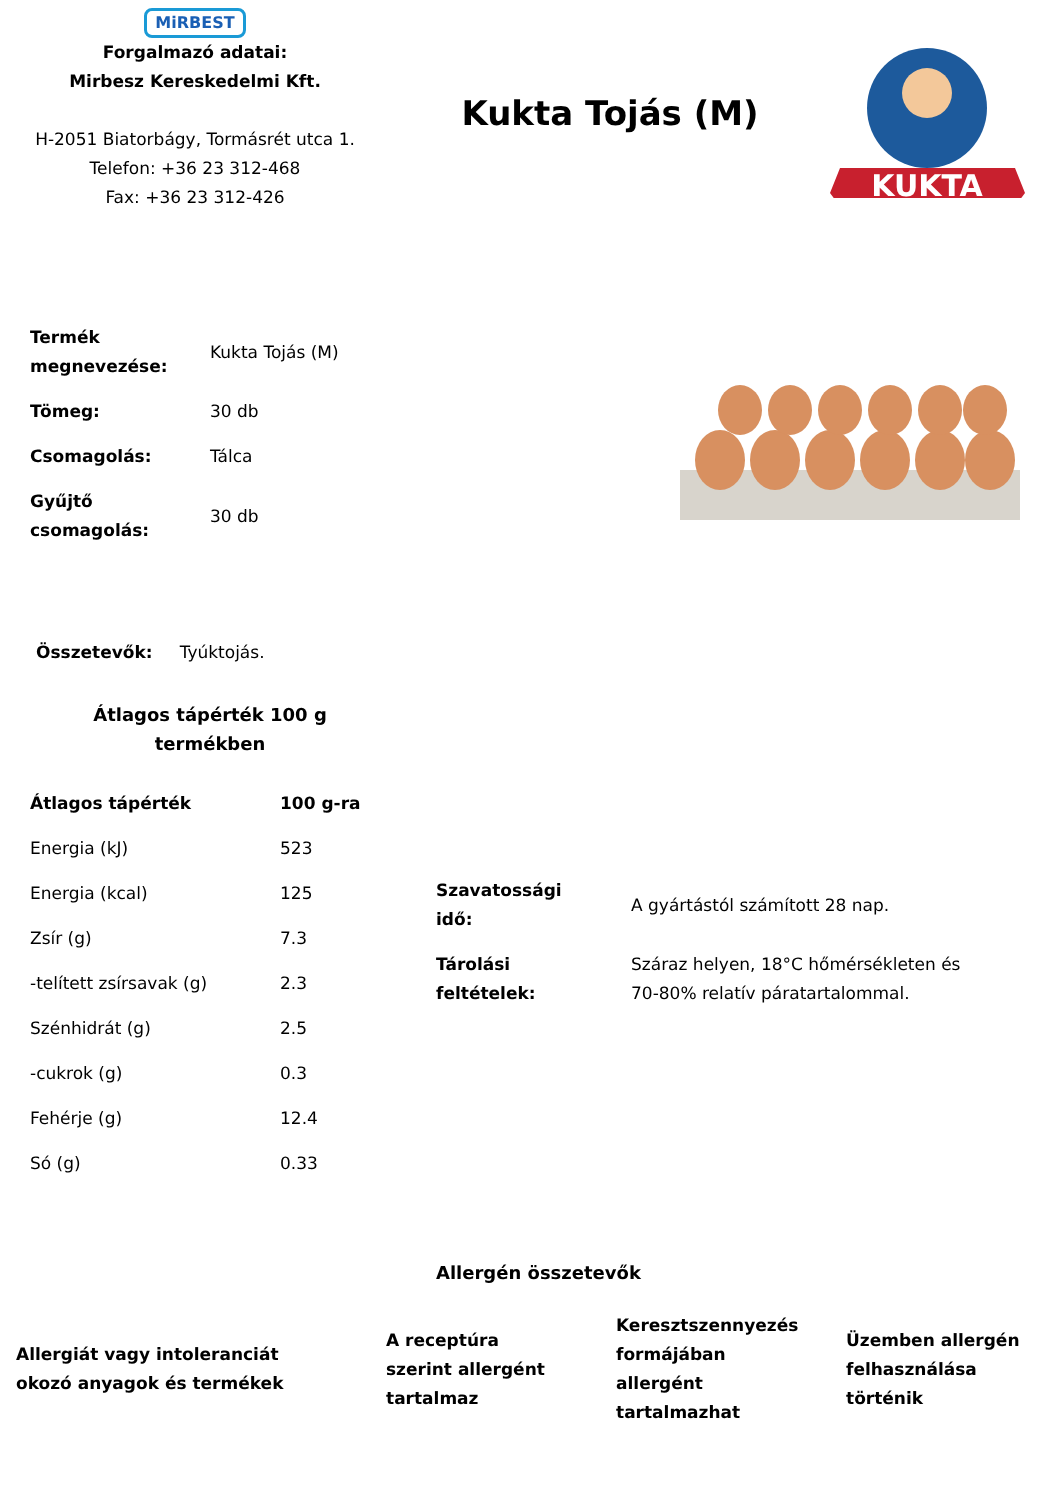MiRBEST
Forgalmazó adatai:
Mirbesz Kereskedelmi Kft.
H-2051 Biatorbágy, Tormásrét utca 1.
Telefon: +36 23 312-468
Fax: +36 23 312-426
Kukta Tojás (M)
KUKTA
| Termék megnevezése: | Kukta Tojás (M) |
| Tömeg: | 30 db |
| Csomagolás: | Tálca |
| Gyűjtő csomagolás: | 30 db |
Összetevők: Tyúktojás.
Átlagos tápérték 100 g
termékben
| Átlagos tápérték | 100 g-ra |
| --- | --- |
| Energia (kJ) | 523 |
| Energia (kcal) | 125 |
| Zsír (g) | 7.3 |
| -telített zsírsavak (g) | 2.3 |
| Szénhidrát (g) | 2.5 |
| -cukrok (g) | 0.3 |
| Fehérje (g) | 12.4 |
| Só (g) | 0.33 |
| Szavatossági idő: | A gyártástól számított 28 nap. |
| Tárolási feltételek: | Száraz helyen, 18°C hőmérsékleten és 70-80% relatív páratartalommal. |
Allergén összetevők
Allergiát vagy intoleranciát
okozó anyagok és termékek
A receptúra
szerint allergént
tartalmaz
Keresztszennyezés
formájában
allergént
tartalmazhat
Üzemben allergén
felhasználása
történik